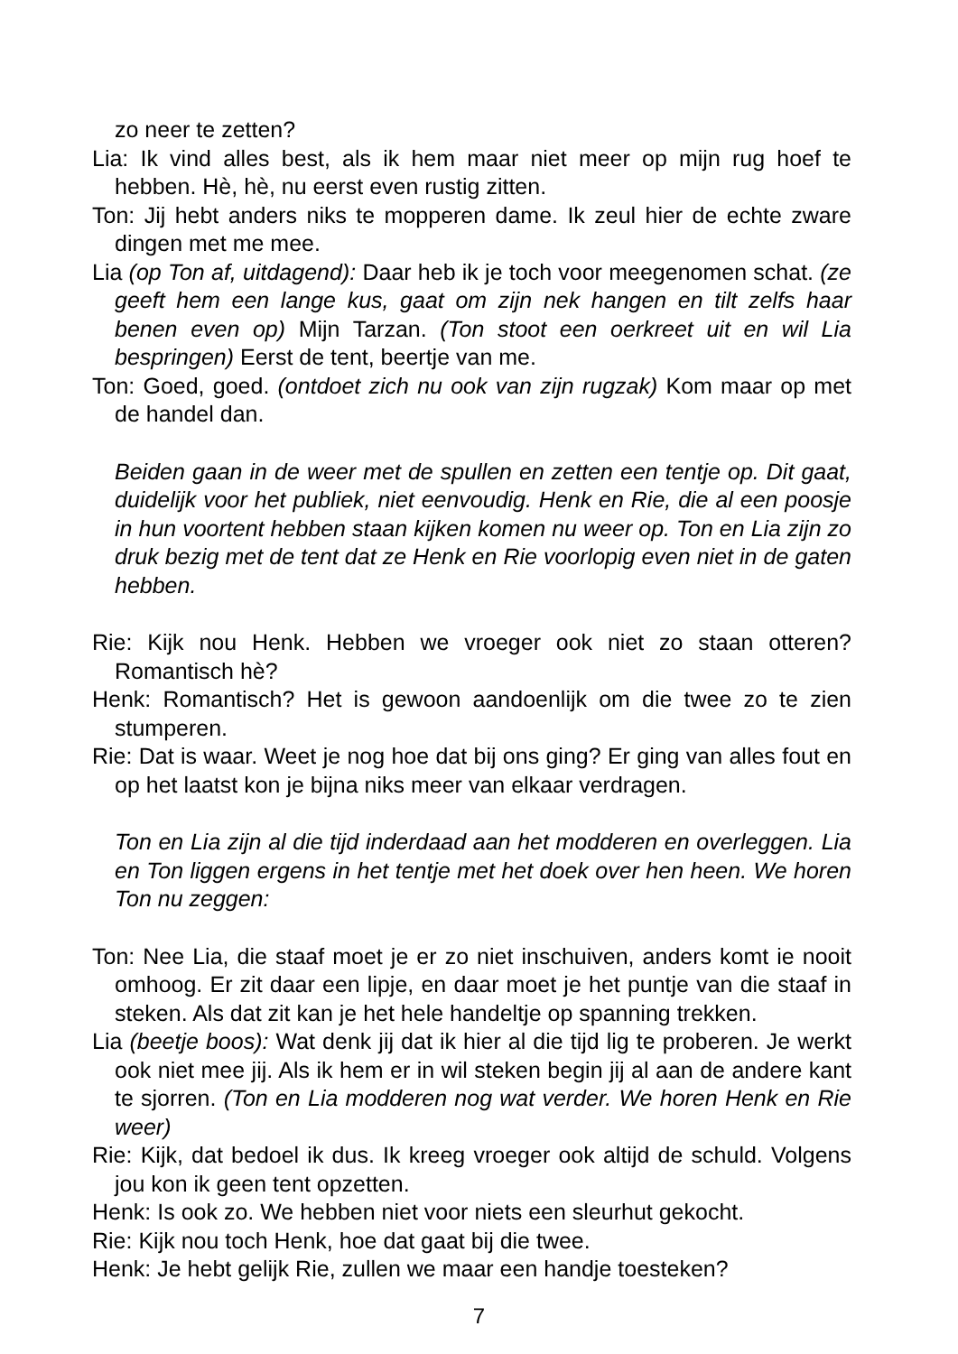zo neer te zetten?
Lia: Ik vind alles best, als ik hem maar niet meer op mijn rug hoef te hebben. Hè, hè, nu eerst even rustig zitten.
Ton: Jij hebt anders niks te mopperen dame. Ik zeul hier de echte zware dingen met me mee.
Lia (op Ton af, uitdagend): Daar heb ik je toch voor meegenomen schat. (ze geeft hem een lange kus, gaat om zijn nek hangen en tilt zelfs haar benen even op) Mijn Tarzan. (Ton stoot een oerkreet uit en wil Lia bespringen) Eerst de tent, beertje van me.
Ton: Goed, goed. (ontdoet zich nu ook van zijn rugzak) Kom maar op met de handel dan.
Beiden gaan in de weer met de spullen en zetten een tentje op. Dit gaat, duidelijk voor het publiek, niet eenvoudig. Henk en Rie, die al een poosje in hun voortent hebben staan kijken komen nu weer op. Ton en Lia zijn zo druk bezig met de tent dat ze Henk en Rie voorlopig even niet in de gaten hebben.
Rie: Kijk nou Henk. Hebben we vroeger ook niet zo staan otteren? Romantisch hè?
Henk: Romantisch? Het is gewoon aandoenlijk om die twee zo te zien stumperen.
Rie: Dat is waar. Weet je nog hoe dat bij ons ging? Er ging van alles fout en op het laatst kon je bijna niks meer van elkaar verdragen.
Ton en Lia zijn al die tijd inderdaad aan het modderen en overleggen. Lia en Ton liggen ergens in het tentje met het doek over hen heen. We horen Ton nu zeggen:
Ton: Nee Lia, die staaf moet je er zo niet inschuiven, anders komt ie nooit omhoog. Er zit daar een lipje, en daar moet je het puntje van die staaf in steken. Als dat zit kan je het hele handeltje op spanning trekken.
Lia (beetje boos): Wat denk jij dat ik hier al die tijd lig te proberen. Je werkt ook niet mee jij. Als ik hem er in wil steken begin jij al aan de andere kant te sjorren. (Ton en Lia modderen nog wat verder. We horen Henk en Rie weer)
Rie: Kijk, dat bedoel ik dus. Ik kreeg vroeger ook altijd de schuld. Volgens jou kon ik geen tent opzetten.
Henk: Is ook zo. We hebben niet voor niets een sleurhut gekocht.
Rie: Kijk nou toch Henk, hoe dat gaat bij die twee.
Henk: Je hebt gelijk Rie, zullen we maar een handje toesteken?
7